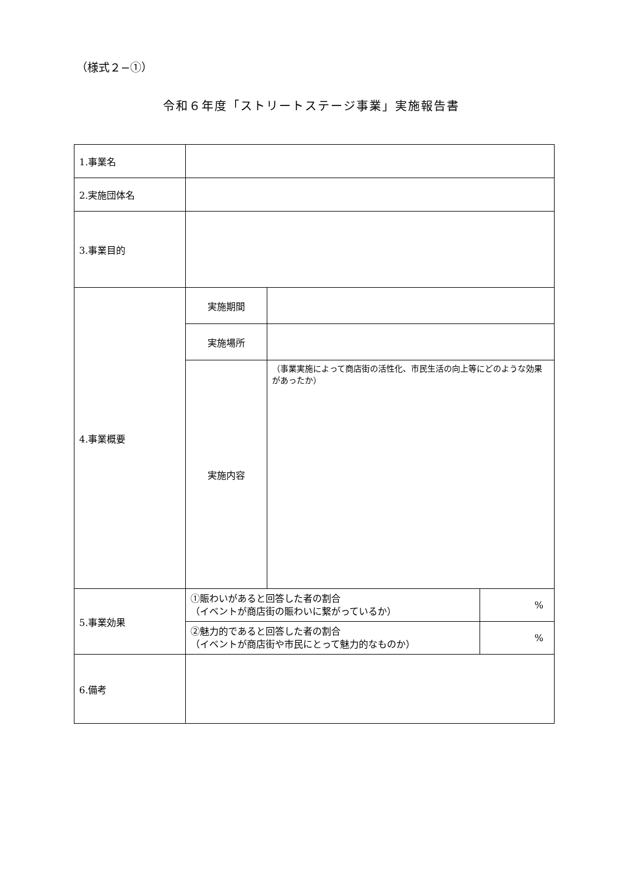（様式２−①）
令和６年度「ストリートステージ事業」実施報告書
| 1.事業名 | | | |
| 2.実施団体名 | | | |
| 3.事業目的 | | | |
| 4.事業概要 | 実施期間 | | |
| | 実施場所 | | |
| | 実施内容 | （事業実施によって商店街の活性化、市民生活の向上等にどのような効果があったか） | |
| 5.事業効果 | ①賑わいがあると回答した者の割合 （イベントが商店街の賑わいに繋がっているか） | | % |
| | ②魅力的であると回答した者の割合 （イベントが商店街や市民にとって魅力的なものか） | | % |
| 6.備考 | | | |